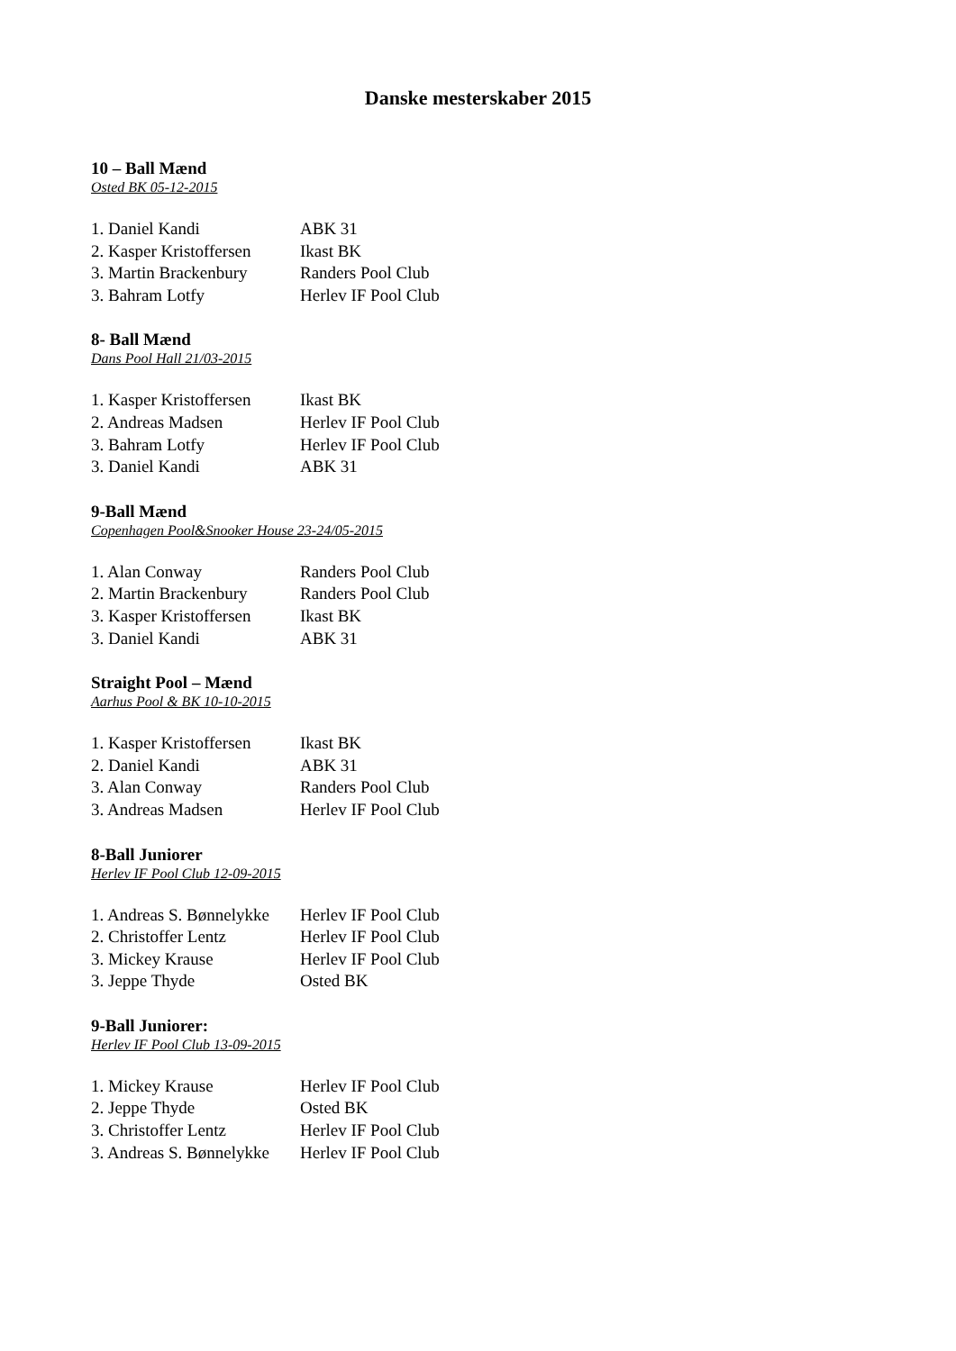Danske mesterskaber 2015
10 – Ball Mænd
Osted BK 05-12-2015
| 1. Daniel Kandi | ABK 31 |
| 2. Kasper Kristoffersen | Ikast BK |
| 3. Martin Brackenbury | Randers Pool Club |
| 3. Bahram Lotfy | Herlev IF Pool Club |
8- Ball Mænd
Dans Pool Hall 21/03-2015
| 1. Kasper Kristoffersen | Ikast BK |
| 2. Andreas Madsen | Herlev IF Pool Club |
| 3. Bahram Lotfy | Herlev IF Pool Club |
| 3. Daniel Kandi | ABK 31 |
9-Ball Mænd
Copenhagen Pool&Snooker House 23-24/05-2015
| 1. Alan Conway | Randers Pool Club |
| 2. Martin Brackenbury | Randers Pool Club |
| 3. Kasper Kristoffersen | Ikast BK |
| 3. Daniel Kandi | ABK 31 |
Straight Pool – Mænd
Aarhus Pool & BK 10-10-2015
| 1. Kasper Kristoffersen | Ikast BK |
| 2. Daniel Kandi | ABK 31 |
| 3. Alan Conway | Randers Pool Club |
| 3. Andreas Madsen | Herlev IF Pool Club |
8-Ball Juniorer
Herlev IF Pool Club 12-09-2015
| 1. Andreas S. Bønnelykke | Herlev IF Pool Club |
| 2. Christoffer Lentz | Herlev IF Pool Club |
| 3. Mickey Krause | Herlev IF Pool Club |
| 3. Jeppe Thyde | Osted BK |
9-Ball Juniorer:
Herlev IF Pool Club 13-09-2015
| 1. Mickey Krause | Herlev IF Pool Club |
| 2. Jeppe Thyde | Osted BK |
| 3. Christoffer Lentz | Herlev IF Pool Club |
| 3. Andreas S. Bønnelykke | Herlev IF Pool Club |